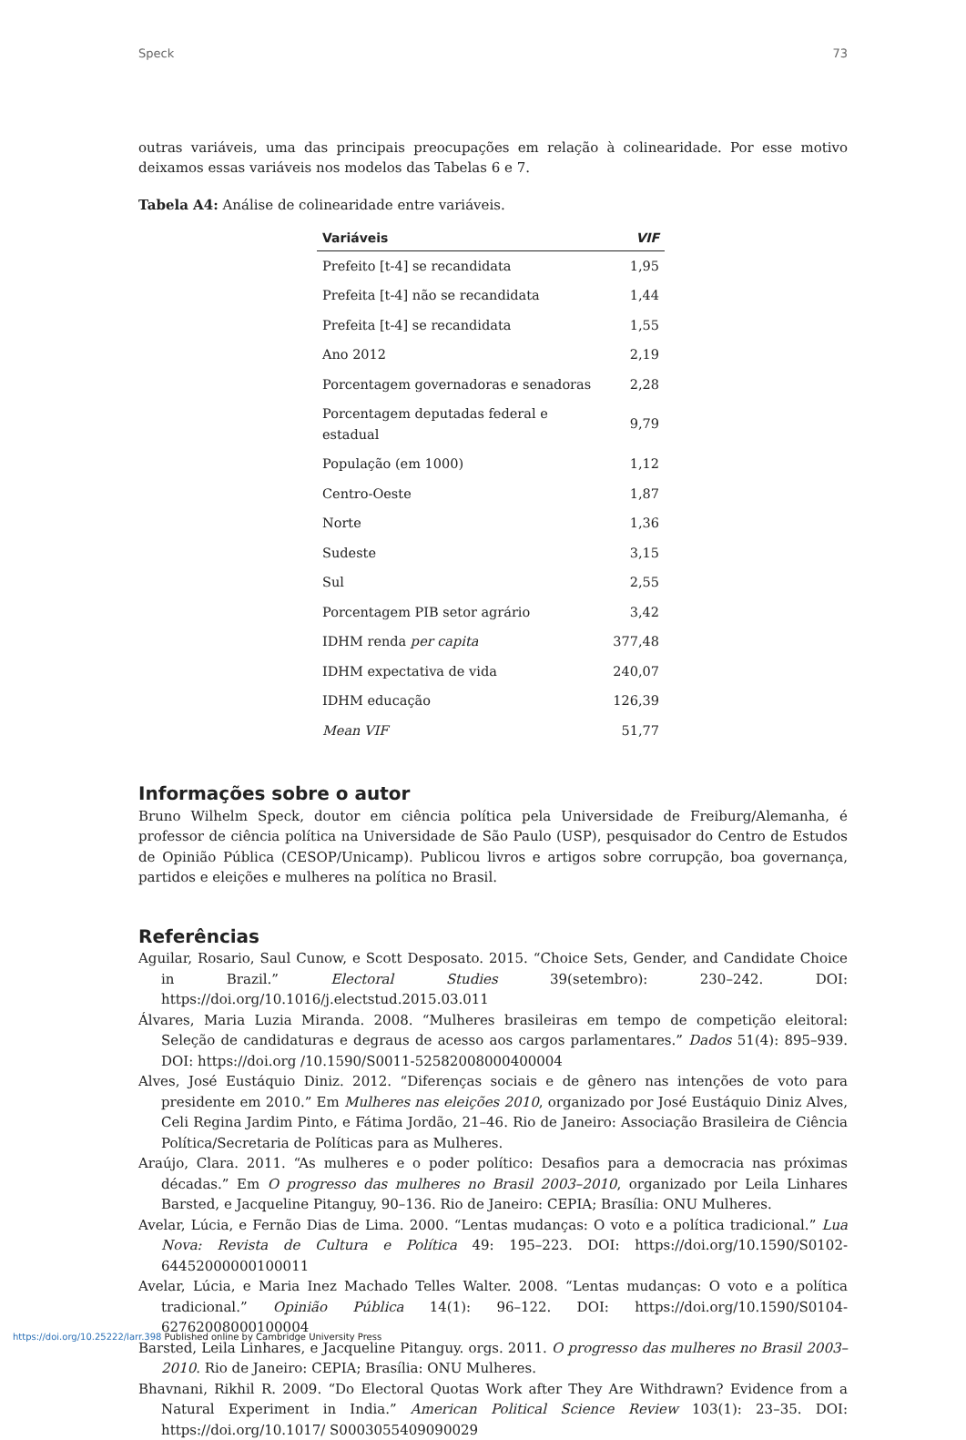Speck 73
outras variáveis, uma das principais preocupações em relação à colinearidade. Por esse motivo deixamos essas variáveis nos modelos das Tabelas 6 e 7.
Tabela A4: Análise de colinearidade entre variáveis.
| Variáveis | VIF |
| --- | --- |
| Prefeito [t-4] se recandidata | 1,95 |
| Prefeita [t-4] não se recandidata | 1,44 |
| Prefeita [t-4] se recandidata | 1,55 |
| Ano 2012 | 2,19 |
| Porcentagem governadoras e senadoras | 2,28 |
| Porcentagem deputadas federal e estadual | 9,79 |
| População (em 1000) | 1,12 |
| Centro-Oeste | 1,87 |
| Norte | 1,36 |
| Sudeste | 3,15 |
| Sul | 2,55 |
| Porcentagem PIB setor agrário | 3,42 |
| IDHM renda per capita | 377,48 |
| IDHM expectativa de vida | 240,07 |
| IDHM educação | 126,39 |
| Mean VIF | 51,77 |
Informações sobre o autor
Bruno Wilhelm Speck, doutor em ciência política pela Universidade de Freiburg/Alemanha, é professor de ciência política na Universidade de São Paulo (USP), pesquisador do Centro de Estudos de Opinião Pública (CESOP/Unicamp). Publicou livros e artigos sobre corrupção, boa governança, partidos e eleições e mulheres na política no Brasil.
Referências
Aguilar, Rosario, Saul Cunow, e Scott Desposato. 2015. “Choice Sets, Gender, and Candidate Choice in Brazil.” Electoral Studies 39(setembro): 230–242. DOI: https://doi.org/10.1016/j.electstud.2015.03.011
Álvares, Maria Luzia Miranda. 2008. “Mulheres brasileiras em tempo de competição eleitoral: Seleção de candidaturas e degraus de acesso aos cargos parlamentares.” Dados 51(4): 895–939. DOI: https://doi.org /10.1590/S0011-52582008000400004
Alves, José Eustáquio Diniz. 2012. “Diferenças sociais e de gênero nas intenções de voto para presidente em 2010.” Em Mulheres nas eleições 2010, organizado por José Eustáquio Diniz Alves, Celi Regina Jardim Pinto, e Fátima Jordão, 21–46. Rio de Janeiro: Associação Brasileira de Ciência Política/Secretaria de Políticas para as Mulheres.
Araújo, Clara. 2011. “As mulheres e o poder político: Desafios para a democracia nas próximas décadas.” Em O progresso das mulheres no Brasil 2003–2010, organizado por Leila Linhares Barsted, e Jacqueline Pitanguy, 90–136. Rio de Janeiro: CEPIA; Brasília: ONU Mulheres.
Avelar, Lúcia, e Fernão Dias de Lima. 2000. “Lentas mudanças: O voto e a política tradicional.” Lua Nova: Revista de Cultura e Política 49: 195–223. DOI: https://doi.org/10.1590/S0102-64452000000100011
Avelar, Lúcia, e Maria Inez Machado Telles Walter. 2008. “Lentas mudanças: O voto e a política tradicional.” Opinião Pública 14(1): 96–122. DOI: https://doi.org/10.1590/S0104-62762008000100004
Barsted, Leila Linhares, e Jacqueline Pitanguy. orgs. 2011. O progresso das mulheres no Brasil 2003–2010. Rio de Janeiro: CEPIA; Brasília: ONU Mulheres.
Bhavnani, Rikhil R. 2009. “Do Electoral Quotas Work after They Are Withdrawn? Evidence from a Natural Experiment in India.” American Political Science Review 103(1): 23–35. DOI: https://doi.org/10.1017/ S0003055409090029
https://doi.org/10.25222/larr.398 Published online by Cambridge University Press